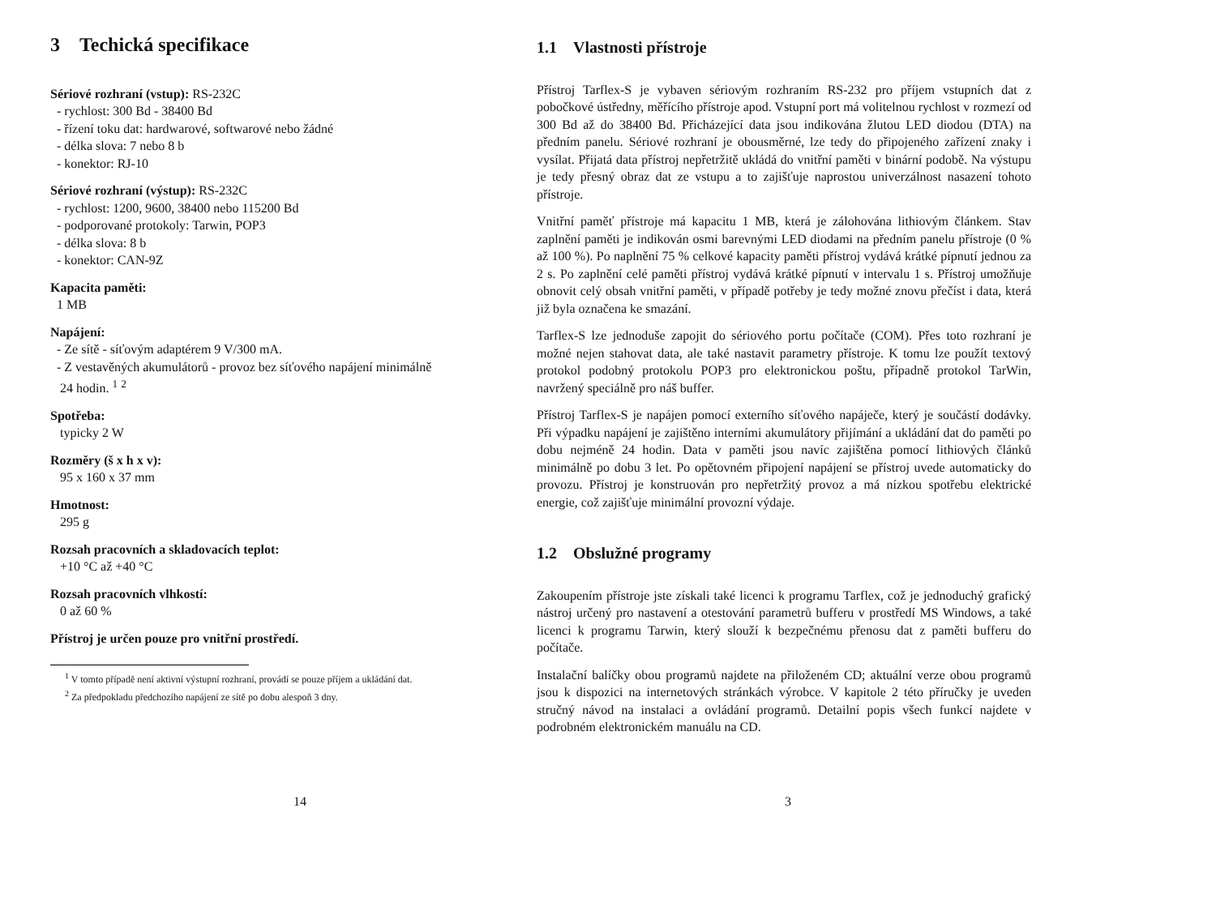3 Techická specifikace
Sériové rozhraní (vstup): RS-232C
- rychlost: 300 Bd - 38400 Bd
- řízení toku dat: hardwarové, softwarové nebo žádné
- délka slova: 7 nebo 8 b
- konektor: RJ-10
Sériové rozhraní (výstup): RS-232C
- rychlost: 1200, 9600, 38400 nebo 115200 Bd
- podporované protokoly: Tarwin, POP3
- délka slova: 8 b
- konektor: CAN-9Z
Kapacita paměti:
1 MB
Napájení:
- Ze sítě - síťovým adaptérem 9 V/300 mA.
- Z vestavěných akumulátorů - provoz bez síťového napájení minimálně
24 hodin. <sup>1</sup> <sup>2</sup>
Spotřeba:
typicky 2 W
Rozměry (š x h x v):
95 x 160 x 37 mm
Hmotnost:
295 g
Rozsah pracovních a skladovacích teplot:
+10 °C až +40 °C
Rozsah pracovních vlhkostí:
0 až 60 %
Přístroj je určen pouze pro vnitřní prostředí.
<sup>1</sup> V tomto případě není aktivní výstupní rozhraní, provádí se pouze příjem a ukládání dat.
<sup>2</sup> Za předpokladu předchozího napájení ze sítě po dobu alespoň 3 dny.
14
1.1 Vlastnosti přístroje
Přístroj Tarflex-S je vybaven sériovým rozhraním RS-232 pro příjem vstupních dat z pobočkové ústředny, měřícího přístroje apod. Vstupní port má volitelnou rychlost v rozmezí od 300 Bd až do 38400 Bd. Přicházející data jsou indikována žlutou LED diodou (DTA) na předním panelu. Sériové rozhraní je obousměrné, lze tedy do připojeného zařízení znaky i vysílat. Přijatá data přístroj nepřetržitě ukládá do vnitřní paměti v binární podobě. Na výstupu je tedy přesný obraz dat ze vstupu a to zajišťuje naprostou univerzálnost nasazení tohoto přístroje.
Vnitřní paměť přístroje má kapacitu 1 MB, která je zálohována lithiovým článkem. Stav zaplnění paměti je indikován osmi barevnými LED diodami na předním panelu přístroje (0 % až 100 %). Po naplnění 75 % celkové kapacity paměti přístroj vydává krátké pípnutí jednou za 2 s. Po zaplnění celé paměti přístroj vydává krátké pípnutí v intervalu 1 s. Přístroj umožňuje obnovit celý obsah vnitřní paměti, v případě potřeby je tedy možné znovu přečíst i data, která již byla označena ke smazání.
Tarflex-S lze jednoduše zapojit do sériového portu počítače (COM). Přes toto rozhraní je možné nejen stahovat data, ale také nastavit parametry přístroje. K tomu lze použít textový protokol podobný protokolu POP3 pro elektronickou poštu, případně protokol TarWin, navržený speciálně pro náš buffer.
Přístroj Tarflex-S je napájen pomocí externího síťového napáječe, který je součástí dodávky. Při výpadku napájení je zajištěno interními akumulátory přijímání a ukládání dat do paměti po dobu nejméně 24 hodin. Data v paměti jsou navíc zajištěna pomocí lithiových článků minimálně po dobu 3 let. Po opětovném připojení napájení se přístroj uvede automaticky do provozu. Přístroj je konstruován pro nepřetržitý provoz a má nízkou spotřebu elektrické energie, což zajišťuje minimální provozní výdaje.
1.2 Obslužné programy
Zakoupením přístroje jste získali také licenci k programu Tarflex, což je jednoduchý grafický nástroj určený pro nastavení a otestování parametrů bufferu v prostředí MS Windows, a také licenci k programu Tarwin, který slouží k bezpečnému přenosu dat z paměti bufferu do počítače.
Instalační balíčky obou programů najdete na přiloženém CD; aktuální verze obou programů jsou k dispozici na internetových stránkách výrobce. V kapitole 2 této příručky je uveden stručný návod na instalaci a ovládání programů. Detailní popis všech funkcí najdete v podrobném elektronickém manuálu na CD.
3